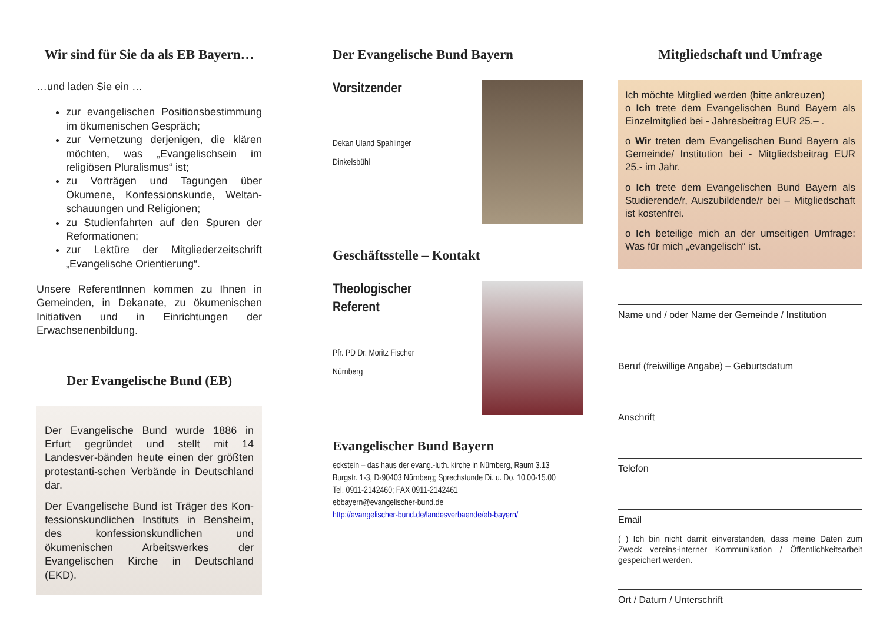Wir sind für Sie da als EB Bayern…
…und laden Sie ein …
zur evangelischen Positionsbestimmung im ökumenischen Gespräch;
zur Vernetzung derjenigen, die klären möchten, was „Evangelischsein im religiösen Pluralismus“ ist;
zu Vorträgen und Tagungen über Ökumene, Konfessionskunde, Weltan-schauungen und Religionen;
zu Studienfahrten auf den Spuren der Reformationen;
zur Lektüre der Mitgliederzeitschrift „Evangelische Orientierung“.
Unsere ReferentInnen kommen zu Ihnen in Gemeinden, in Dekanate, zu ökumenischen Initiativen und in Einrichtungen der Erwachsenenbildung.
Der Evangelische Bund (EB)
Der Evangelische Bund wurde 1886 in Erfurt gegründet und stellt mit 14 Landesver-bänden heute einen der größten protestanti-schen Verbände in Deutschland dar.
Der Evangelische Bund ist Träger des Kon-fessionskundlichen Instituts in Bensheim, des konfessionskundlichen und ökumenischen Arbeitswerkes der Evangelischen Kirche in Deutschland (EKD).
Der Evangelische Bund Bayern
Vorsitzender
Dekan Uland Spahlinger
Dinkelsbühl
Geschäftsstelle – Kontakt
Theologischer
Referent
Pfr. PD Dr. Moritz Fischer
Nürnberg
Evangelischer Bund Bayern
eckstein – das haus der evang.-luth. kirche in Nürnberg, Raum 3.13
Burgstr. 1-3, D-90403 Nürnberg; Sprechstunde Di. u. Do. 10.00-15.00
Tel. 0911-2142460; FAX 0911-2142461
ebbayern@evangelischer-bund.de
http://evangelischer-bund.de/landesverbaende/eb-bayern/
Mitgliedschaft und Umfrage
Ich möchte Mitglied werden (bitte ankreuzen)
o Ich trete dem Evangelischen Bund Bayern als Einzelmitglied bei - Jahresbeitrag EUR 25.– .
o Wir treten dem Evangelischen Bund Bayern als Gemeinde/ Institution bei - Mitgliedsbeitrag EUR 25.- im Jahr.
o Ich trete dem Evangelischen Bund Bayern als Studierende/r, Auszubildende/r bei – Mitgliedschaft ist kostenfrei.
o Ich beteilige mich an der umseitigen Umfrage: Was für mich „evangelisch“ ist.
Name und / oder Name der Gemeinde / Institution
Beruf (freiwillige Angabe) – Geburtsdatum
Anschrift
Telefon
Email
( ) Ich bin nicht damit einverstanden, dass meine Daten zum Zweck vereins-interner Kommunikation / Öffentlichkeitsarbeit gespeichert werden.
Ort / Datum / Unterschrift